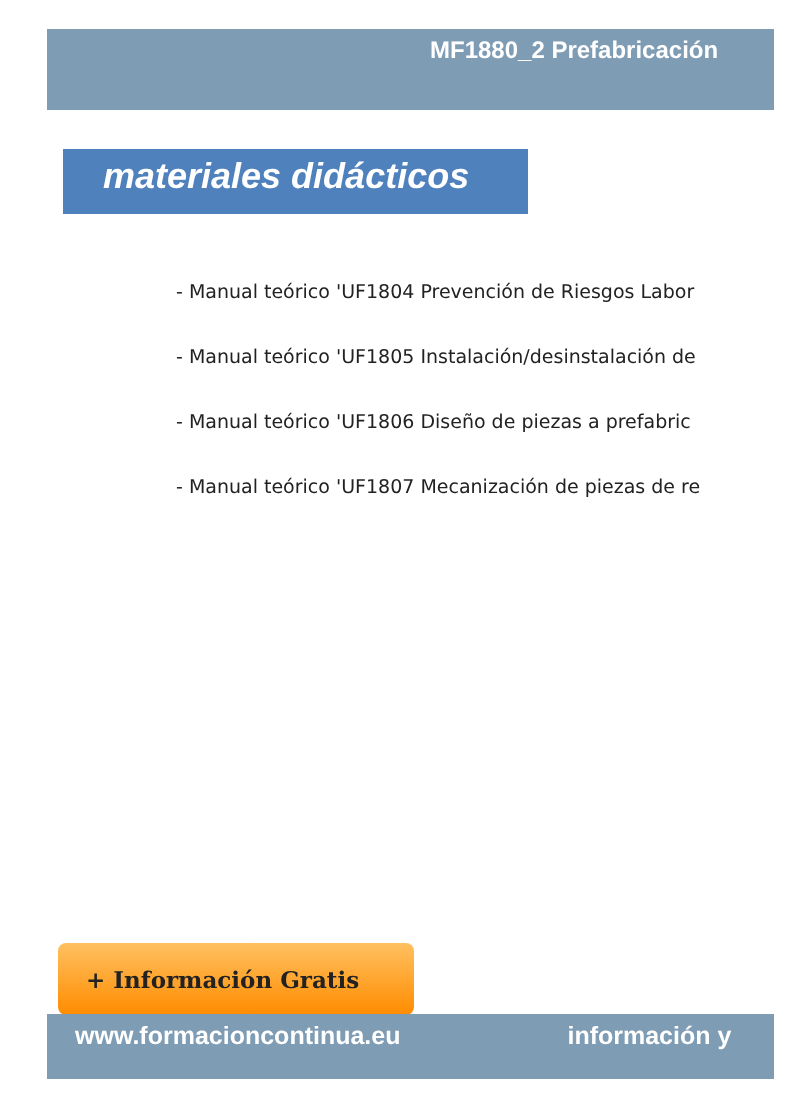MF1880_2 Prefabricación
materiales didácticos
- Manual teórico 'UF1804 Prevención de Riesgos Labor
- Manual teórico 'UF1805 Instalación/desinstalación de
- Manual teórico 'UF1806 Diseño de piezas a prefabric
- Manual teórico 'UF1807 Mecanización de piezas de re
+ Información Gratis
www.formacioncontinua.eu información y